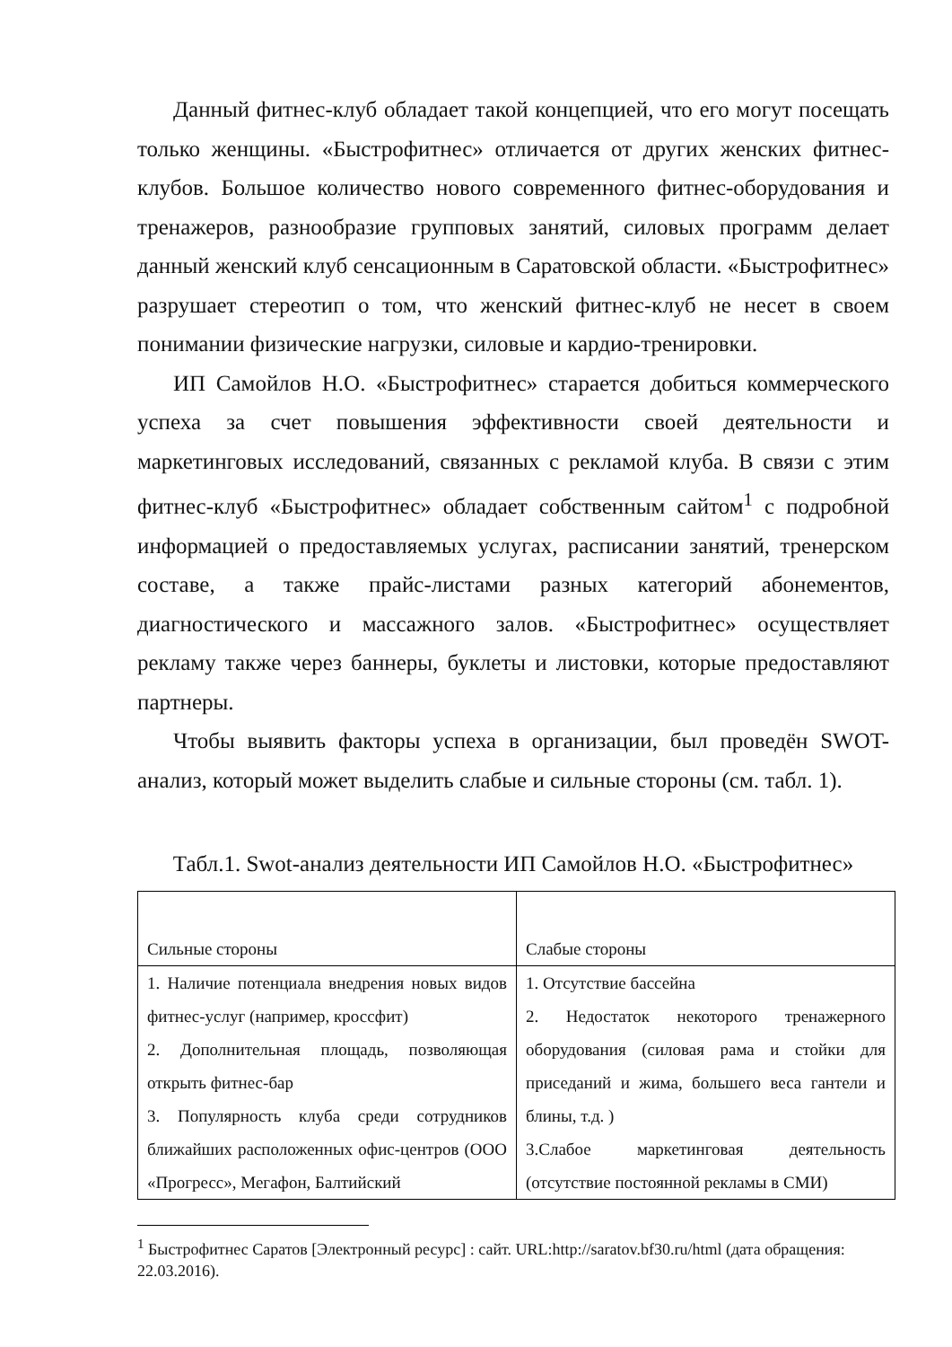Данный фитнес-клуб обладает такой концепцией, что его могут посещать только женщины. «Быстрофитнес» отличается от других женских фитнес-клубов. Большое количество нового современного фитнес-оборудования и тренажеров, разнообразие групповых занятий, силовых программ делает данный женский клуб сенсационным в Саратовской области. «Быстрофитнес» разрушает стереотип о том, что женский фитнес-клуб не несет в своем понимании физические нагрузки, силовые и кардио-тренировки.
ИП Самойлов Н.О. «Быстрофитнес» старается добиться коммерческого успеха за счет повышения эффективности своей деятельности и маркетинговых исследований, связанных с рекламой клуба. В связи с этим фитнес-клуб «Быстрофитнес» обладает собственным сайтом<sup>1</sup> с подробной информацией о предоставляемых услугах, расписании занятий, тренерском составе, а также прайс-листами разных категорий абонементов, диагностического и массажного залов. «Быстрофитнес» осуществляет рекламу также через баннеры, буклеты и листовки, которые предоставляют партнеры.
Чтобы выявить факторы успеха в организации, был проведён SWOT-анализ, который может выделить слабые и сильные стороны (см. табл. 1).
Табл.1. Swot-анализ деятельности ИП Самойлов Н.О. «Быстрофитнес»
| Сильные стороны | Слабые стороны |
| 1. Наличие потенциала внедрения новых видов фитнес-услуг (например, кроссфит) 2. Дополнительная площадь, позволяющая открыть фитнес-бар 3. Популярность клуба среди сотрудников ближайших расположенных офис-центров (ООО «Прогресс», Мегафон, Балтийский | 1. Отсутствие бассейна 2. Недостаток некоторого тренажерного оборудования (силовая рама и стойки для приседаний и жима, большего веса гантели и блины, т.д. ) 3.Слабое маркетинговая деятельность (отсутствие постоянной рекламы в СМИ) |
<sup>1</sup> Быстрофитнес Саратов [Электронный ресурс] : сайт. URL:http://saratov.bf30.ru/html (дата обращения: 22.03.2016).